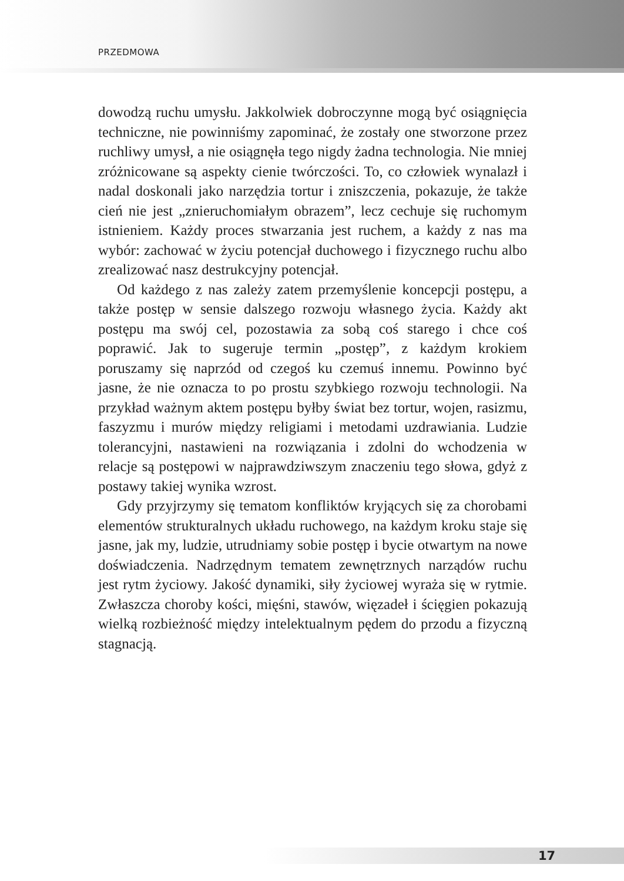PRZEDMOWA
dowodzą ruchu umysłu. Jakkolwiek dobroczynne mogą być osiągnięcia techniczne, nie powinniśmy zapominać, że zostały one stworzone przez ruchliwy umysł, a nie osiągnęła tego nigdy żadna technologia. Nie mniej zróżnicowane są aspekty cienie twórczości. To, co człowiek wynalazł i nadal doskonali jako narzędzia tortur i zniszczenia, pokazuje, że także cień nie jest „znieruchomiałym obrazem”, lecz cechuje się ruchomym istnieniem. Każdy proces stwarzania jest ruchem, a każdy z nas ma wybór: zachować w życiu potencjał duchowego i fizycznego ruchu albo zrealizować nasz destrukcyjny potencjał.
Od każdego z nas zależy zatem przemyślenie koncepcji postępu, a także postęp w sensie dalszego rozwoju własnego życia. Każdy akt postępu ma swój cel, pozostawia za sobą coś starego i chce coś poprawić. Jak to sugeruje termin „postęp”, z każdym krokiem poruszamy się naprzód od czegoś ku czemuś innemu. Powinno być jasne, że nie oznacza to po prostu szybkiego rozwoju technologii. Na przykład ważnym aktem postępu byłby świat bez tortur, wojen, rasizmu, faszyzmu i murów między religiami i metodami uzdrawiania. Ludzie tolerancyjni, nastawieni na rozwiązania i zdolni do wchodzenia w relacje są postępowi w najprawdziwszym znaczeniu tego słowa, gdyż z postawy takiej wynika wzrost.
Gdy przyjrzymy się tematom konfliktów kryjących się za chorobami elementów strukturalnych układu ruchowego, na każdym kroku staje się jasne, jak my, ludzie, utrudniamy sobie postęp i bycie otwartym na nowe doświadczenia. Nadrzędnym tematem zewnętrznych narządów ruchu jest rytm życiowy. Jakość dynamiki, siły życiowej wyraża się w rytmie. Zwłaszcza choroby kości, mięśni, stawów, więzadeł i ścięgien pokazują wielką rozbieżność między intelektualnym pędem do przodu a fizyczną stagnacją.
17